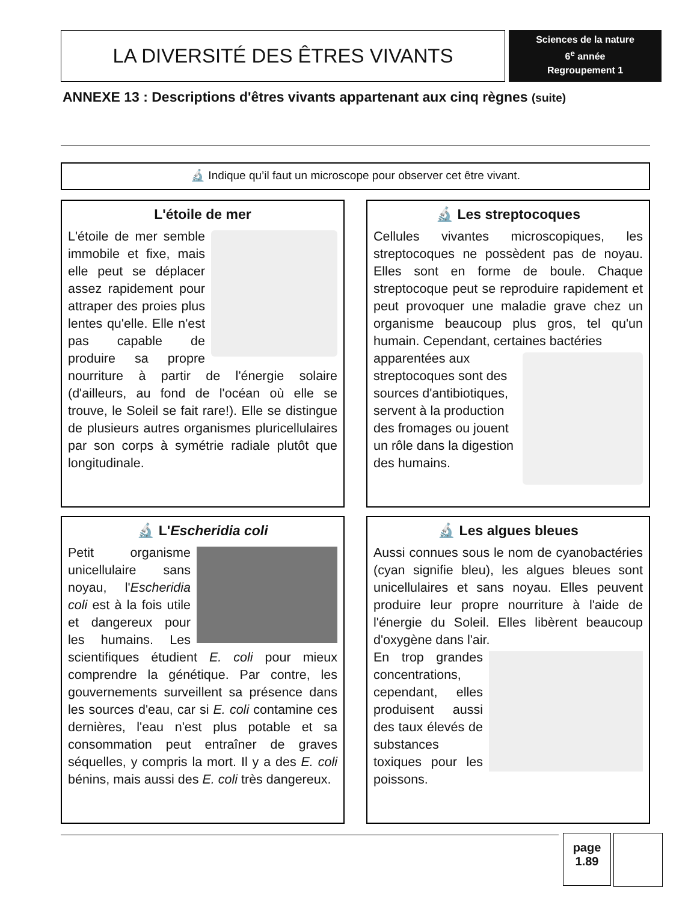LA DIVERSITÉ DES ÊTRES VIVANTS
Sciences de la nature
6<sup>e</sup> année
Regroupement 1
ANNEXE 13 : Descriptions d'êtres vivants appartenant aux cinq règnes (suite)
🔬 Indique qu’il faut un microscope pour observer cet être vivant.
L'étoile de mer
L'étoile de mer semble immobile et fixe, mais elle peut se déplacer assez rapidement pour attraper des proies plus lentes qu'elle. Elle n'est pas capable de produire sa propre nourriture à partir de l'énergie solaire (d'ailleurs, au fond de l'océan où elle se trouve, le Soleil se fait rare!). Elle se distingue de plusieurs autres organismes pluricellulaires par son corps à symétrie radiale plutôt que longitudinale.
🔬 Les streptocoques
Cellules vivantes microscopiques, les streptocoques ne possèdent pas de noyau. Elles sont en forme de boule. Chaque streptocoque peut se reproduire rapidement et peut provoquer une maladie grave chez un organisme beaucoup plus gros, tel qu'un humain. Cependant, certaines bactéries
apparentées aux streptocoques sont des sources d'antibiotiques, servent à la production des fromages ou jouent un rôle dans la digestion des humains.
🔬 L'Escheridia coli
Petit organisme unicellulaire sans noyau, l'Escheridia coli est à la fois utile et dangereux pour les humains. Les scientifiques étudient E. coli pour mieux comprendre la génétique. Par contre, les gouvernements surveillent sa présence dans les sources d'eau, car si E. coli contamine ces dernières, l'eau n'est plus potable et sa consommation peut entraîner de graves séquelles, y compris la mort. Il y a des E. coli bénins, mais aussi des E. coli très dangereux.
🔬 Les algues bleues
Aussi connues sous le nom de cyanobactéries (cyan signifie bleu), les algues bleues sont unicellulaires et sans noyau. Elles peuvent produire leur propre nourriture à l'aide de l'énergie du Soleil. Elles libèrent beaucoup d'oxygène dans l'air.
En trop grandes concentrations, cependant, elles produisent aussi des taux élevés de substances toxiques pour les poissons.
page
1.89